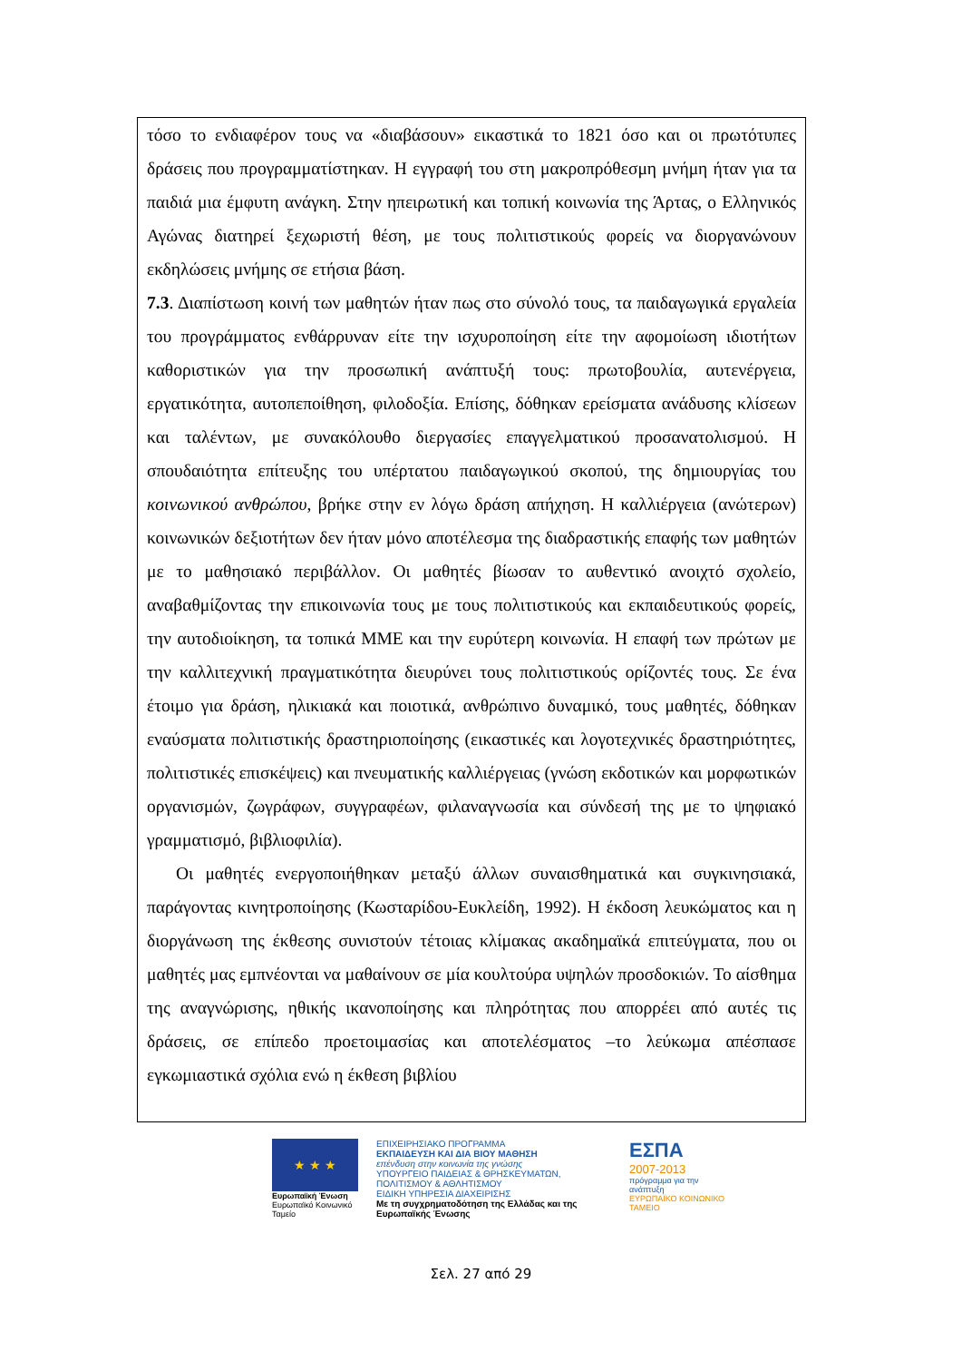τόσο το ενδιαφέρον τους να «διαβάσουν» εικαστικά το 1821 όσο και οι πρωτότυπες δράσεις που προγραμματίστηκαν. Η εγγραφή του στη μακροπρόθεσμη μνήμη ήταν για τα παιδιά μια έμφυτη ανάγκη. Στην ηπειρωτική και τοπική κοινωνία της Άρτας, ο Ελληνικός Αγώνας διατηρεί ξεχωριστή θέση, με τους πολιτιστικούς φορείς να διοργανώνουν εκδηλώσεις μνήμης σε ετήσια βάση.
7.3. Διαπίστωση κοινή των μαθητών ήταν πως στο σύνολό τους, τα παιδαγωγικά εργαλεία του προγράμματος ενθάρρυναν είτε την ισχυροποίηση είτε την αφομοίωση ιδιοτήτων καθοριστικών για την προσωπική ανάπτυξή τους: πρωτοβουλία, αυτενέργεια, εργατικότητα, αυτοπεποίθηση, φιλοδοξία. Επίσης, δόθηκαν ερείσματα ανάδυσης κλίσεων και ταλέντων, με συνακόλουθο διεργασίες επαγγελματικού προσανατολισμού. Η σπουδαιότητα επίτευξης του υπέρτατου παιδαγωγικού σκοπού, της δημιουργίας του κοινωνικού ανθρώπου, βρήκε στην εν λόγω δράση απήχηση. Η καλλιέργεια (ανώτερων) κοινωνικών δεξιοτήτων δεν ήταν μόνο αποτέλεσμα της διαδραστικής επαφής των μαθητών με το μαθησιακό περιβάλλον. Οι μαθητές βίωσαν το αυθεντικό ανοιχτό σχολείο, αναβαθμίζοντας την επικοινωνία τους με τους πολιτιστικούς και εκπαιδευτικούς φορείς, την αυτοδιοίκηση, τα τοπικά ΜΜΕ και την ευρύτερη κοινωνία. Η επαφή των πρώτων με την καλλιτεχνική πραγματικότητα διευρύνει τους πολιτιστικούς ορίζοντές τους. Σε ένα έτοιμο για δράση, ηλικιακά και ποιοτικά, ανθρώπινο δυναμικό, τους μαθητές, δόθηκαν εναύσματα πολιτιστικής δραστηριοποίησης (εικαστικές και λογοτεχνικές δραστηριότητες, πολιτιστικές επισκέψεις) και πνευματικής καλλιέργειας (γνώση εκδοτικών και μορφωτικών οργανισμών, ζωγράφων, συγγραφέων, φιλαναγνωσία και σύνδεσή της με το ψηφιακό γραμματισμό, βιβλιοφιλία).
Οι μαθητές ενεργοποιήθηκαν μεταξύ άλλων συναισθηματικά και συγκινησιακά, παράγοντας κινητροποίησης (Κωσταρίδου-Ευκλείδη, 1992). Η έκδοση λευκώματος και η διοργάνωση της έκθεσης συνιστούν τέτοιας κλίμακας ακαδημαϊκά επιτεύγματα, που οι μαθητές μας εμπνέονται να μαθαίνουν σε μία κουλτούρα υψηλών προσδοκιών. Το αίσθημα της αναγνώρισης, ηθικής ικανοποίησης και πληρότητας που απορρέει από αυτές τις δράσεις, σε επίπεδο προετοιμασίας και αποτελέσματος –το λεύκωμα απέσπασε εγκωμιαστικά σχόλια ενώ η έκθεση βιβλίου
★ ★ ★
Ευρωπαϊκή Ένωση
Ευρωπαϊκό Κοινωνικό Ταμείο
ΕΠΙΧΕΙΡΗΣΙΑΚΟ ΠΡΟΓΡΑΜΜΑ
ΕΚΠΑΙΔΕΥΣΗ ΚΑΙ ΔΙΑ ΒΙΟΥ ΜΑΘΗΣΗ
επένδυση στην κοινωνία της γνώσης
ΥΠΟΥΡΓΕΙΟ ΠΑΙΔΕΙΑΣ & ΘΡΗΣΚΕΥΜΑΤΩΝ, ΠΟΛΙΤΙΣΜΟΥ & ΑΘΛΗΤΙΣΜΟΥ
ΕΙΔΙΚΗ ΥΠΗΡΕΣΙΑ ΔΙΑΧΕΙΡΙΣΗΣ
Με τη συγχρηματοδότηση της Ελλάδας και της Ευρωπαϊκής Ένωσης
ΕΣΠΑ
2007-2013
πρόγραμμα για την ανάπτυξη
ΕΥΡΩΠΑΪΚΟ ΚΟΙΝΩΝΙΚΟ ΤΑΜΕΙΟ
Σελ. 27 από 29